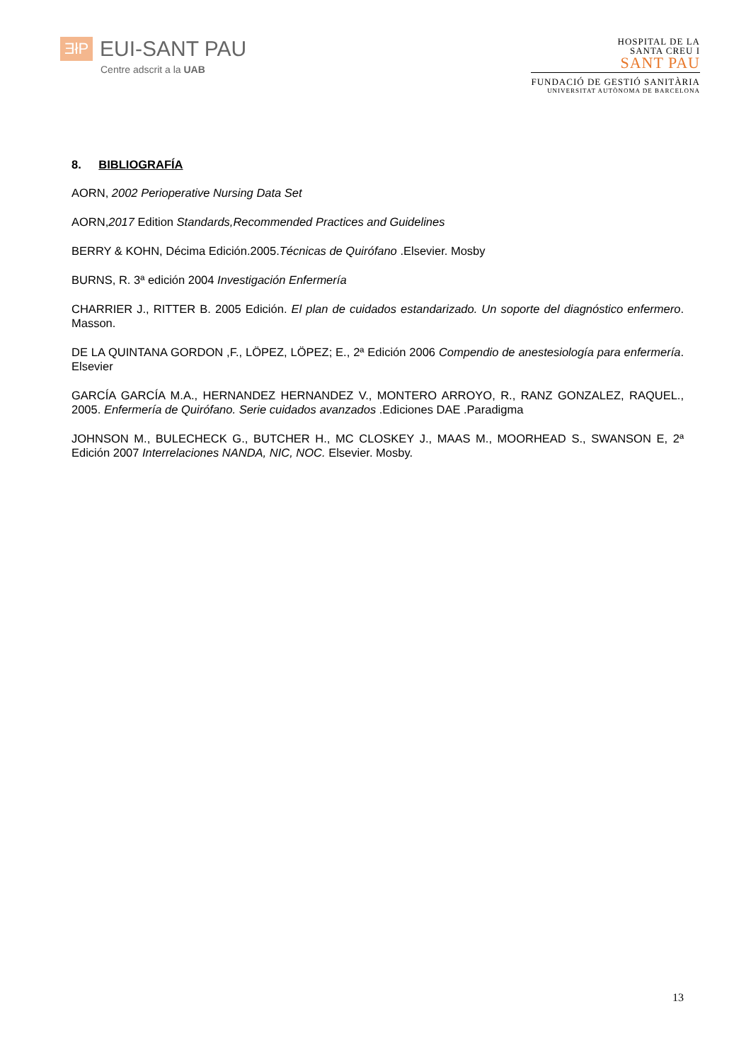ƎłP
EUI-SANT PAU
Centre adscrit a la UAB
HOSPITAL DE LA
SANTA CREU I
SANT PAU
FUNDACIÓ DE GESTIÓ SANITÀRIA
UNIVERSITAT AUTÒNOMA DE BARCELONA
8. BIBLIOGRAFÍA
AORN, 2002 Perioperative Nursing Data Set
AORN,2017 Edition Standards,Recommended Practices and Guidelines
BERRY & KOHN, Décima Edición.2005.Técnicas de Quirófano .Elsevier. Mosby
BURNS, R. 3ª edición 2004 Investigación Enfermería
CHARRIER J., RITTER B. 2005 Edición. El plan de cuidados estandarizado. Un soporte del diagnóstico enfermero. Masson.
DE LA QUINTANA GORDON ,F., LÖPEZ, LÖPEZ; E., 2ª Edición 2006 Compendio de anestesiología para enfermería. Elsevier
GARCÍA GARCÍA M.A., HERNANDEZ HERNANDEZ V., MONTERO ARROYO, R., RANZ GONZALEZ, RAQUEL., 2005. Enfermería de Quirófano. Serie cuidados avanzados .Ediciones DAE .Paradigma
JOHNSON M., BULECHECK G., BUTCHER H., MC CLOSKEY J., MAAS M., MOORHEAD S., SWANSON E, 2ª Edición 2007 Interrelaciones NANDA, NIC, NOC. Elsevier. Mosby.
13